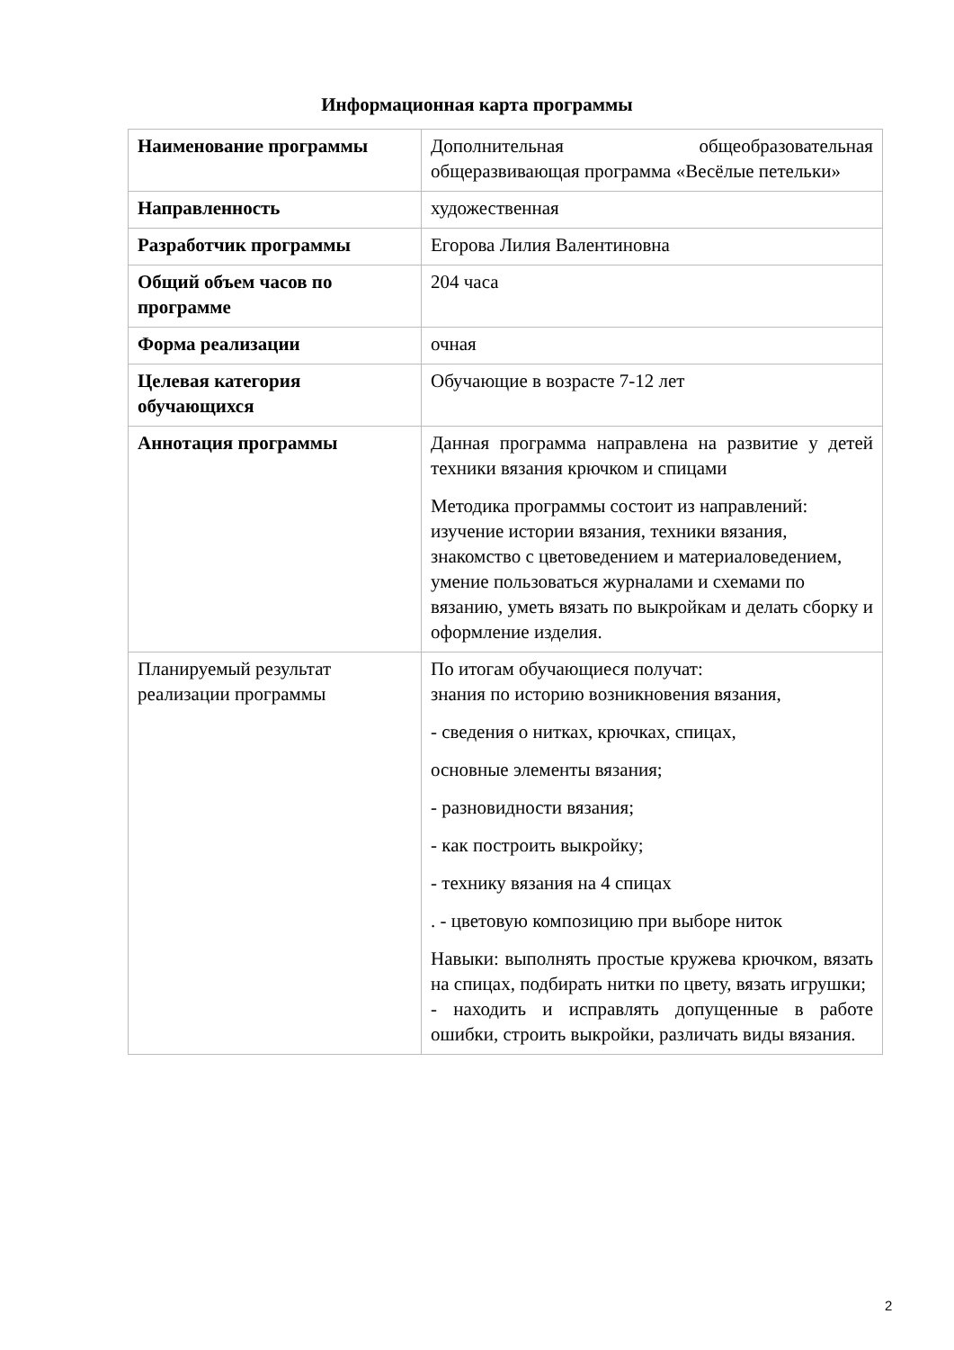Информационная карта программы
| Наименование программы | Дополнительная общеобразовательная общеразвивающая программа «Весёлые петельки» |
| Направленность | художественная |
| Разработчик программы | Егорова Лилия Валентиновна |
| Общий объем часов по программе | 204 часа |
| Форма реализации | очная |
| Целевая категория обучающихся | Обучающие в возрасте 7-12 лет |
| Аннотация программы | Данная программа направлена на развитие у детей техники вязания крючком и спицами Методика программы состоит из направлений: изучение истории вязания, техники вязания, знакомство с цветоведением и материаловедением, умение пользоваться журналами и схемами по вязанию, уметь вязать по выкройкам и делать сборку и оформление изделия. |
| Планируемый результат реализации программы | По итогам обучающиеся получат: знания по историю возникновения вязания, - сведения о нитках, крючках, спицах, основные элементы вязания; - разновидности вязания; - как построить выкройку; - технику вязания на 4 спицах . - цветовую композицию при выборе ниток Навыки: выполнять простые кружева крючком, вязать на спицах, подбирать нитки по цвету, вязать игрушки; - находить и исправлять допущенные в работе ошибки, строить выкройки, различать виды вязания. |
2